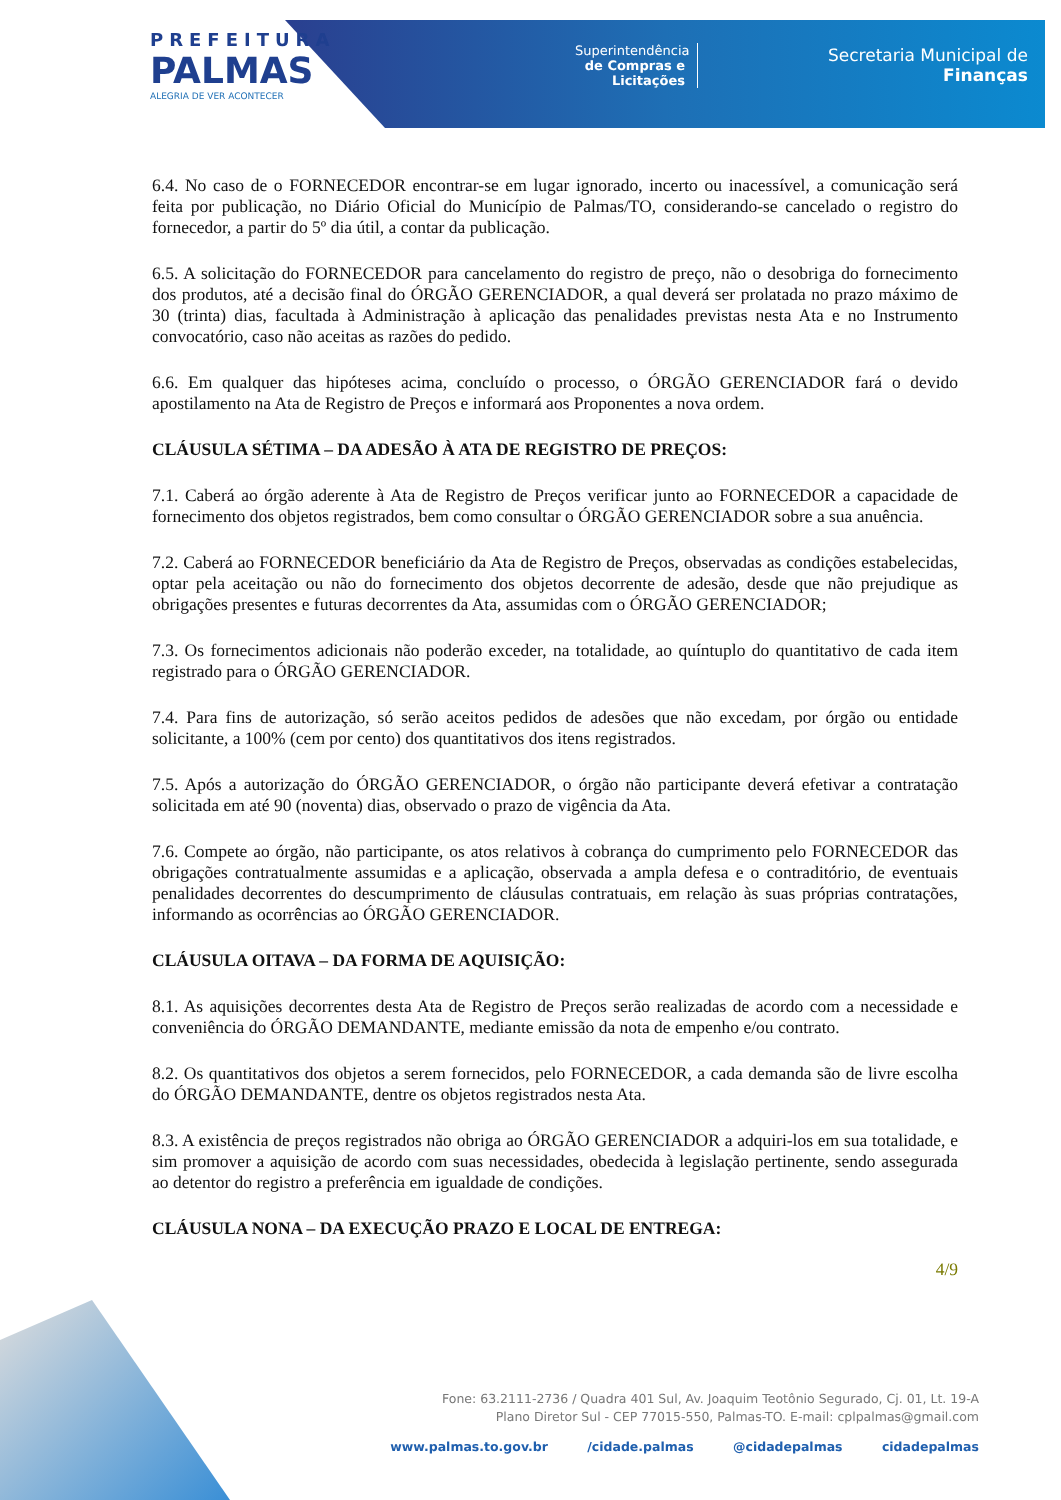PREFEITURA
PALMAS
ALEGRIA DE VER ACONTECER
Superintendência
de Compras e Licitações
Secretaria Municipal de
Finanças
6.4. No caso de o FORNECEDOR encontrar-se em lugar ignorado, incerto ou inacessível, a comunicação será feita por publicação, no Diário Oficial do Município de Palmas/TO, considerando-se cancelado o registro do fornecedor, a partir do 5º dia útil, a contar da publicação.
6.5. A solicitação do FORNECEDOR para cancelamento do registro de preço, não o desobriga do fornecimento dos produtos, até a decisão final do ÓRGÃO GERENCIADOR, a qual deverá ser prolatada no prazo máximo de 30 (trinta) dias, facultada à Administração à aplicação das penalidades previstas nesta Ata e no Instrumento convocatório, caso não aceitas as razões do pedido.
6.6. Em qualquer das hipóteses acima, concluído o processo, o ÓRGÃO GERENCIADOR fará o devido apostilamento na Ata de Registro de Preços e informará aos Proponentes a nova ordem.
CLÁUSULA SÉTIMA – DA ADESÃO À ATA DE REGISTRO DE PREÇOS:
7.1. Caberá ao órgão aderente à Ata de Registro de Preços verificar junto ao FORNECEDOR a capacidade de fornecimento dos objetos registrados, bem como consultar o ÓRGÃO GERENCIADOR sobre a sua anuência.
7.2. Caberá ao FORNECEDOR beneficiário da Ata de Registro de Preços, observadas as condições estabelecidas, optar pela aceitação ou não do fornecimento dos objetos decorrente de adesão, desde que não prejudique as obrigações presentes e futuras decorrentes da Ata, assumidas com o ÓRGÃO GERENCIADOR;
7.3. Os fornecimentos adicionais não poderão exceder, na totalidade, ao quíntuplo do quantitativo de cada item registrado para o ÓRGÃO GERENCIADOR.
7.4. Para fins de autorização, só serão aceitos pedidos de adesões que não excedam, por órgão ou entidade solicitante, a 100% (cem por cento) dos quantitativos dos itens registrados.
7.5. Após a autorização do ÓRGÃO GERENCIADOR, o órgão não participante deverá efetivar a contratação solicitada em até 90 (noventa) dias, observado o prazo de vigência da Ata.
7.6. Compete ao órgão, não participante, os atos relativos à cobrança do cumprimento pelo FORNECEDOR das obrigações contratualmente assumidas e a aplicação, observada a ampla defesa e o contraditório, de eventuais penalidades decorrentes do descumprimento de cláusulas contratuais, em relação às suas próprias contratações, informando as ocorrências ao ÓRGÃO GERENCIADOR.
CLÁUSULA OITAVA – DA FORMA DE AQUISIÇÃO:
8.1. As aquisições decorrentes desta Ata de Registro de Preços serão realizadas de acordo com a necessidade e conveniência do ÓRGÃO DEMANDANTE, mediante emissão da nota de empenho e/ou contrato.
8.2. Os quantitativos dos objetos a serem fornecidos, pelo FORNECEDOR, a cada demanda são de livre escolha do ÓRGÃO DEMANDANTE, dentre os objetos registrados nesta Ata.
8.3. A existência de preços registrados não obriga ao ÓRGÃO GERENCIADOR a adquiri-los em sua totalidade, e sim promover a aquisição de acordo com suas necessidades, obedecida à legislação pertinente, sendo assegurada ao detentor do registro a preferência em igualdade de condições.
CLÁUSULA NONA – DA EXECUÇÃO PRAZO E LOCAL DE ENTREGA:
4/9
Fone: 63.2111-2736 / Quadra 401 Sul, Av. Joaquim Teotônio Segurado, Cj. 01, Lt. 19-A
Plano Diretor Sul - CEP 77015-550, Palmas-TO. E-mail: cplpalmas@gmail.com
www.palmas.to.gov.br /cidade.palmas @cidadepalmas cidadepalmas